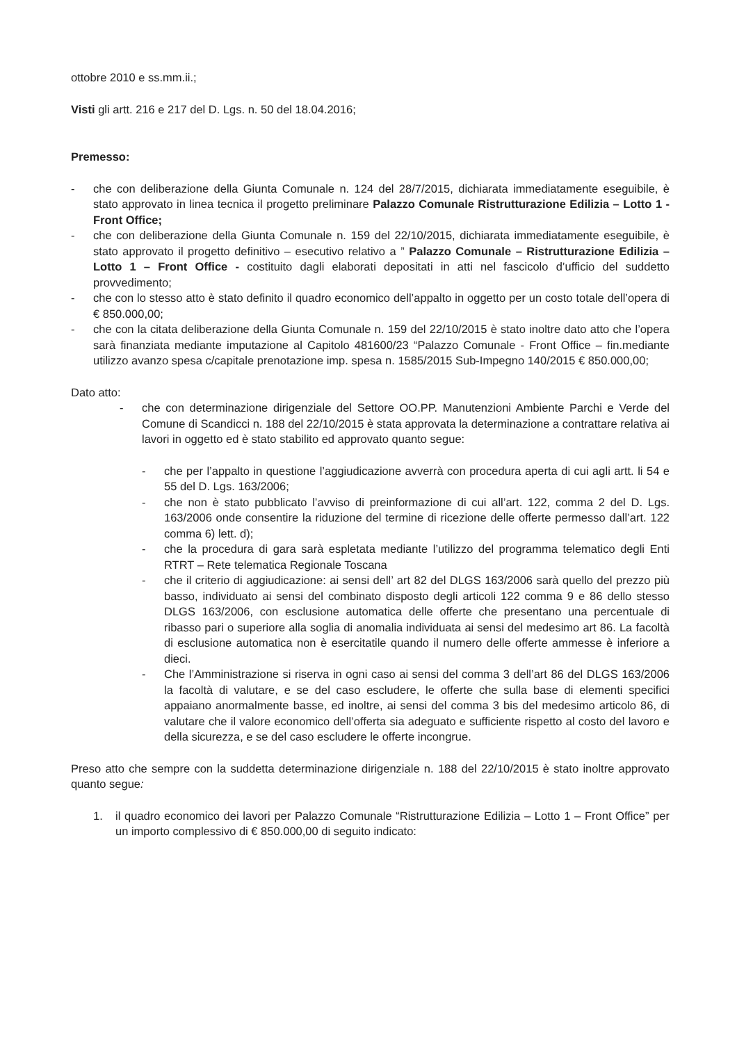ottobre 2010 e ss.mm.ii.;
Visti gli artt. 216 e 217 del D. Lgs. n. 50 del 18.04.2016;
Premesso:
- che con deliberazione della Giunta Comunale n. 124 del 28/7/2015, dichiarata immediatamente eseguibile, è stato approvato in linea tecnica il progetto preliminare Palazzo Comunale Ristrutturazione Edilizia – Lotto 1 - Front Office;
- che con deliberazione della Giunta Comunale n. 159 del 22/10/2015, dichiarata immediatamente eseguibile, è stato approvato il progetto definitivo – esecutivo relativo a ” Palazzo Comunale – Ristrutturazione Edilizia – Lotto 1 – Front Office - costituito dagli elaborati depositati in atti nel fascicolo d’ufficio del suddetto provvedimento;
- che con lo stesso atto è stato definito il quadro economico dell’appalto in oggetto per un costo totale dell’opera di € 850.000,00;
- che con la citata deliberazione della Giunta Comunale n. 159 del 22/10/2015 è stato inoltre dato atto che l’opera sarà finanziata mediante imputazione al Capitolo 481600/23 “Palazzo Comunale - Front Office – fin.mediante utilizzo avanzo spesa c/capitale prenotazione imp. spesa n. 1585/2015 Sub-Impegno 140/2015 € 850.000,00;
Dato atto:
- che con determinazione dirigenziale del Settore OO.PP. Manutenzioni Ambiente Parchi e Verde del Comune di Scandicci n. 188 del 22/10/2015 è stata approvata la determinazione a contrattare relativa ai lavori in oggetto ed è stato stabilito ed approvato quanto segue:
- che per l’appalto in questione l’aggiudicazione avverrà con procedura aperta di cui agli artt. li 54 e 55 del D. Lgs. 163/2006;
- che non è stato pubblicato l’avviso di preinformazione di cui all’art. 122, comma 2 del D. Lgs. 163/2006 onde consentire la riduzione del termine di ricezione delle offerte permesso dall’art. 122 comma 6) lett. d);
- che la procedura di gara sarà espletata mediante l’utilizzo del programma telematico degli Enti RTRT – Rete telematica Regionale Toscana
- che il criterio di aggiudicazione: ai sensi dell’ art 82 del DLGS 163/2006 sarà quello del prezzo più basso, individuato ai sensi del combinato disposto degli articoli 122 comma 9 e 86 dello stesso DLGS 163/2006, con esclusione automatica delle offerte che presentano una percentuale di ribasso pari o superiore alla soglia di anomalia individuata ai sensi del medesimo art 86. La facoltà di esclusione automatica non è esercitatile quando il numero delle offerte ammesse è inferiore a dieci.
- Che l’Amministrazione si riserva in ogni caso ai sensi del comma 3 dell’art 86 del DLGS 163/2006 la facoltà di valutare, e se del caso escludere, le offerte che sulla base di elementi specifici appaiano anormalmente basse, ed inoltre, ai sensi del comma 3 bis del medesimo articolo 86, di valutare che il valore economico dell’offerta sia adeguato e sufficiente rispetto al costo del lavoro e della sicurezza, e se del caso escludere le offerte incongrue.
Preso atto che sempre con la suddetta determinazione dirigenziale n. 188 del 22/10/2015 è stato inoltre approvato quanto segue:
1. il quadro economico dei lavori per Palazzo Comunale “Ristrutturazione Edilizia – Lotto 1 – Front Office” per un importo complessivo di € 850.000,00 di seguito indicato: